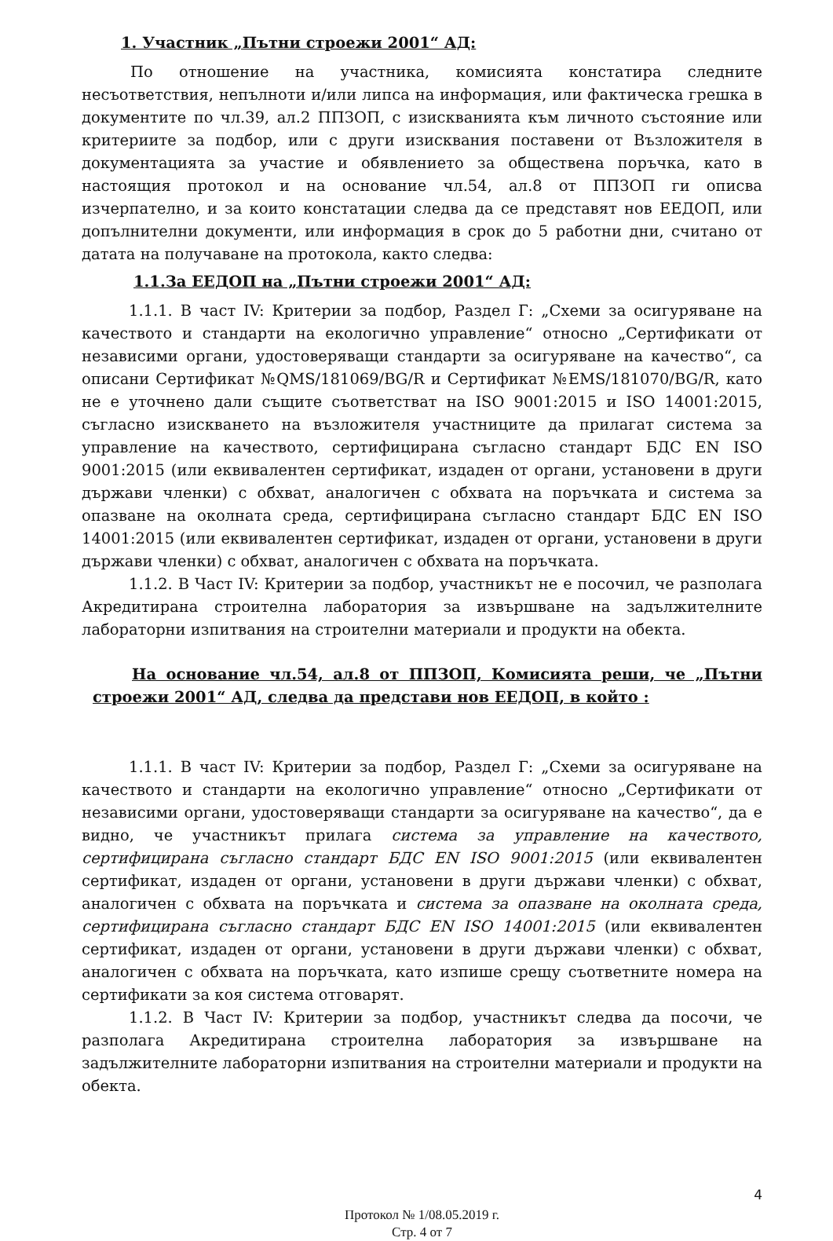1. Участник „Пътни строежи 2001“ АД:
По отношение на участника, комисията констатира следните несъответствия, непълноти и/или липса на информация, или фактическа грешка в документите по чл.39, ал.2 ППЗОП, с изискванията към личното състояние или критериите за подбор, или с други изисквания поставени от Възложителя в документацията за участие и обявлението за обществена поръчка, като в настоящия протокол и на основание чл.54, ал.8 от ППЗОП ги описва изчерпателно, и за които констатации следва да се представят нов ЕЕДОП, или допълнителни документи, или информация в срок до 5 работни дни, считано от датата на получаване на протокола, както следва:
1.1.За ЕЕДОП на „Пътни строежи 2001“ АД:
1.1.1. В част IV: Критерии за подбор, Раздел Г: „Схеми за осигуряване на качеството и стандарти на екологично управление“ относно „Сертификати от независими органи, удостоверяващи стандарти за осигуряване на качество“, са описани Сертификат №QMS/181069/BG/R и Сертификат №EMS/181070/BG/R, като не е уточнено дали същите съответстват на ISO 9001:2015 и ISO 14001:2015, съгласно изискването на възложителя участниците да прилагат система за управление на качеството, сертифицирана съгласно стандарт БДС EN ISO 9001:2015 (или еквивалентен сертификат, издаден от органи, установени в други държави членки) с обхват, аналогичен с обхвата на поръчката и система за опазване на околната среда, сертифицирана съгласно стандарт БДС EN ISO 14001:2015 (или еквивалентен сертификат, издаден от органи, установени в други държави членки) с обхват, аналогичен с обхвата на поръчката.
1.1.2. В Част IV: Критерии за подбор, участникът не е посочил, че разполага Акредитирана строителна лаборатория за извършване на задължителните лабораторни изпитвания на строителни материали и продукти на обекта.
На основание чл.54, ал.8 от ППЗОП, Комисията реши, че „Пътни строежи 2001“ АД, следва да представи нов ЕЕДОП, в който :
1.1.1. В част IV: Критерии за подбор, Раздел Г: „Схеми за осигуряване на качеството и стандарти на екологично управление“ относно „Сертификати от независими органи, удостоверяващи стандарти за осигуряване на качество“, да е видно, че участникът прилага система за управление на качеството, сертифицирана съгласно стандарт БДС EN ISO 9001:2015 (или еквивалентен сертификат, издаден от органи, установени в други държави членки) с обхват, аналогичен с обхвата на поръчката и система за опазване на околната среда, сертифицирана съгласно стандарт БДС EN ISO 14001:2015 (или еквивалентен сертификат, издаден от органи, установени в други държави членки) с обхват, аналогичен с обхвата на поръчката, като изпише срещу съответните номера на сертификати за коя система отговарят.
1.1.2. В Част IV: Критерии за подбор, участникът следва да посочи, че разполага Акредитирана строителна лаборатория за извършване на задължителните лабораторни изпитвания на строителни материали и продукти на обекта.
4
Протокол № 1/08.05.2019 г.
Стр. 4 от 7